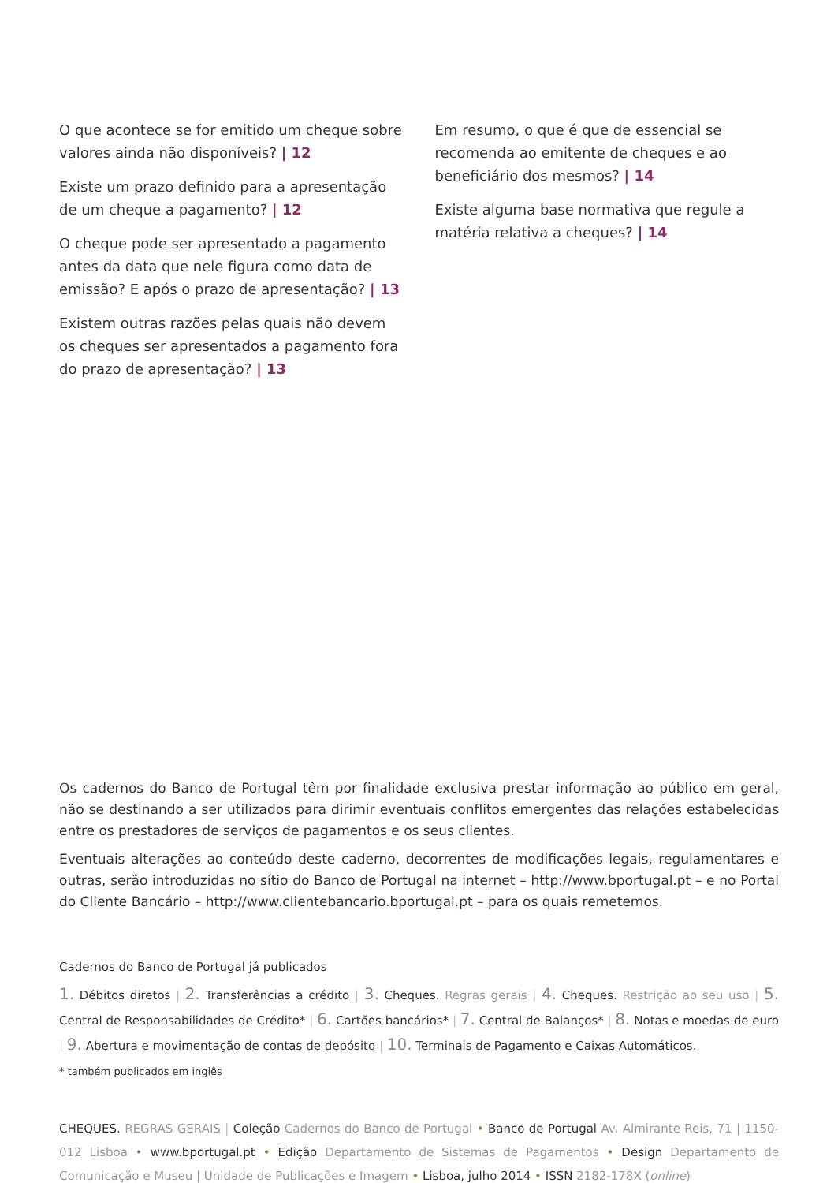O que acontece se for emitido um cheque sobre valores ainda não disponíveis? | 12
Existe um prazo definido para a apresentação de um cheque a pagamento? | 12
O cheque pode ser apresentado a pagamento antes da data que nele figura como data de emissão? E após o prazo de apresentação? | 13
Existem outras razões pelas quais não devem os cheques ser apresentados a pagamento fora do prazo de apresentação? | 13
Em resumo, o que é que de essencial se recomenda ao emitente de cheques e ao beneficiário dos mesmos? | 14
Existe alguma base normativa que regule a matéria relativa a cheques? | 14
Os cadernos do Banco de Portugal têm por finalidade exclusiva prestar informação ao público em geral, não se destinando a ser utilizados para dirimir eventuais conflitos emergentes das relações estabelecidas entre os prestadores de serviços de pagamentos e os seus clientes.
Eventuais alterações ao conteúdo deste caderno, decorrentes de modificações legais, regulamentares e outras, serão introduzidas no sítio do Banco de Portugal na internet – http://www.bportugal.pt – e no Portal do Cliente Bancário – http://www.clientebancario.bportugal.pt – para os quais remetemos.
Cadernos do Banco de Portugal já publicados
1. Débitos diretos | 2. Transferências a crédito | 3. Cheques. Regras gerais | 4. Cheques. Restrição ao seu uso | 5. Central de Responsabilidades de Crédito* | 6. Cartões bancários* | 7. Central de Balanços* | 8. Notas e moedas de euro | 9. Abertura e movimentação de contas de depósito | 10. Terminais de Pagamento e Caixas Automáticos.
* também publicados em inglês
CHEQUES. REGRAS GERAIS | Coleção Cadernos do Banco de Portugal • Banco de Portugal Av. Almirante Reis, 71 | 1150-012 Lisboa • www.bportugal.pt • Edição Departamento de Sistemas de Pagamentos • Design Departamento de Comunicação e Museu | Unidade de Publicações e Imagem • Lisboa, julho 2014 • ISSN 2182-178X (online)